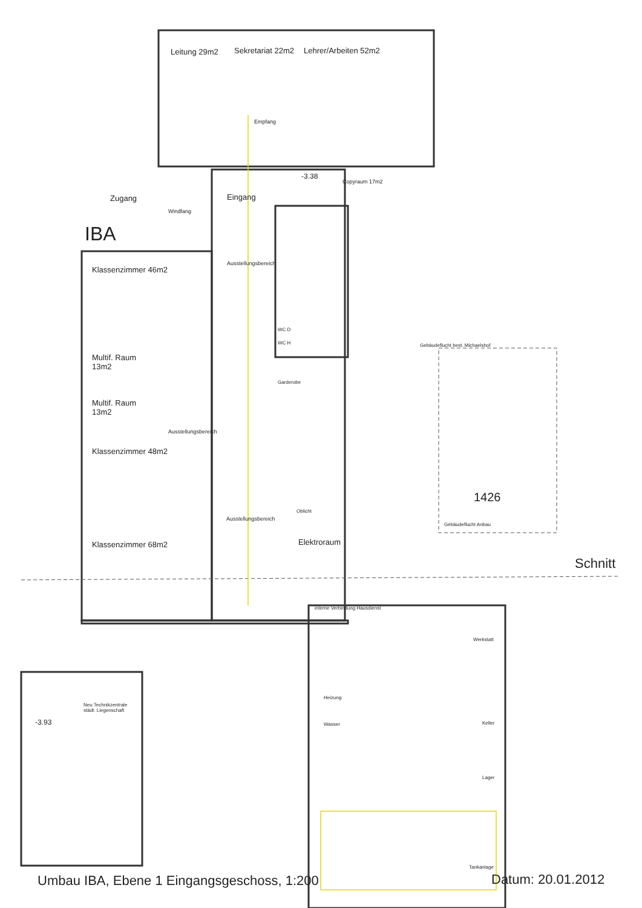Leitung 29m2 Sekretariat 22m2 Lehrer/Arbeiten 52m2
Empfang
-3.38
Copyraum 17m2
Zugang Eingang
Windfang
IBA
Ausstellungsbereich
Klassenzimmer 46m2
WC D
WC H Gebäudeflucht best. Michaelshof
Multif. Raum
13m2
Garderobe
Multif. Raum
13m2
Ausstellungsbereich
Klassenzimmer 48m2
1426
Ausstellungsbereich
Oblicht
Gebäudeflucht Anbau
Klassenzimmer 68m2 Elektroraum
Schnitt
interne Verbindung Hausdienst
Werkstatt
Neu Technikzentrale
städt. Liegenschaft
Heizung
-3.93 Wasser Keller
Lager
Tankanlage
Umbau IBA, Ebene 1 Eingangsgeschoss, 1:200 Datum: 20.01.2012